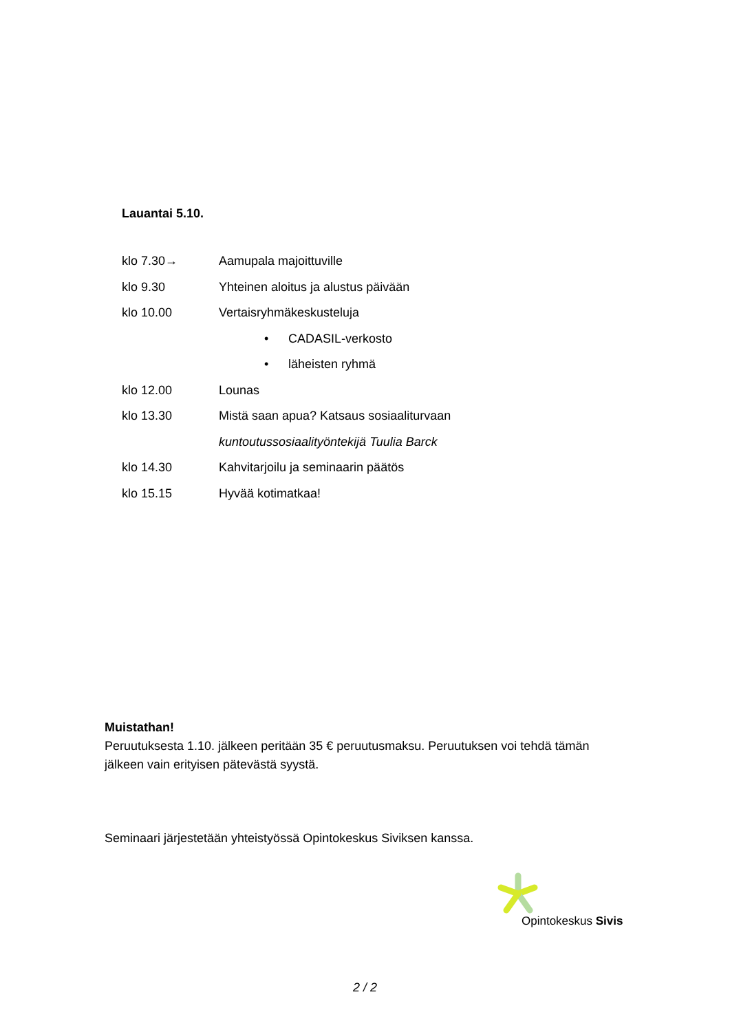Lauantai 5.10.
klo 7.30→ Aamupala majoittuville
klo 9.30 Yhteinen aloitus ja alustus päivään
klo 10.00 Vertaisryhmäkeskusteluja
• CADASIL-verkosto
• läheisten ryhmä
klo 12.00 Lounas
klo 13.30 Mistä saan apua? Katsaus sosiaaliturvaan
kuntoutussosiaalityöntekijä Tuulia Barck
klo 14.30 Kahvitarjoilu ja seminaarin päätös
klo 15.15 Hyvää kotimatkaa!
Muistathan!
Peruutuksesta 1.10. jälkeen peritään 35 € peruutusmaksu. Peruutuksen voi tehdä tämän jälkeen vain erityisen pätevästä syystä.
Seminaari järjestetään yhteistyössä Opintokeskus Siviksen kanssa.
Opintokeskus Sivis
2 / 2